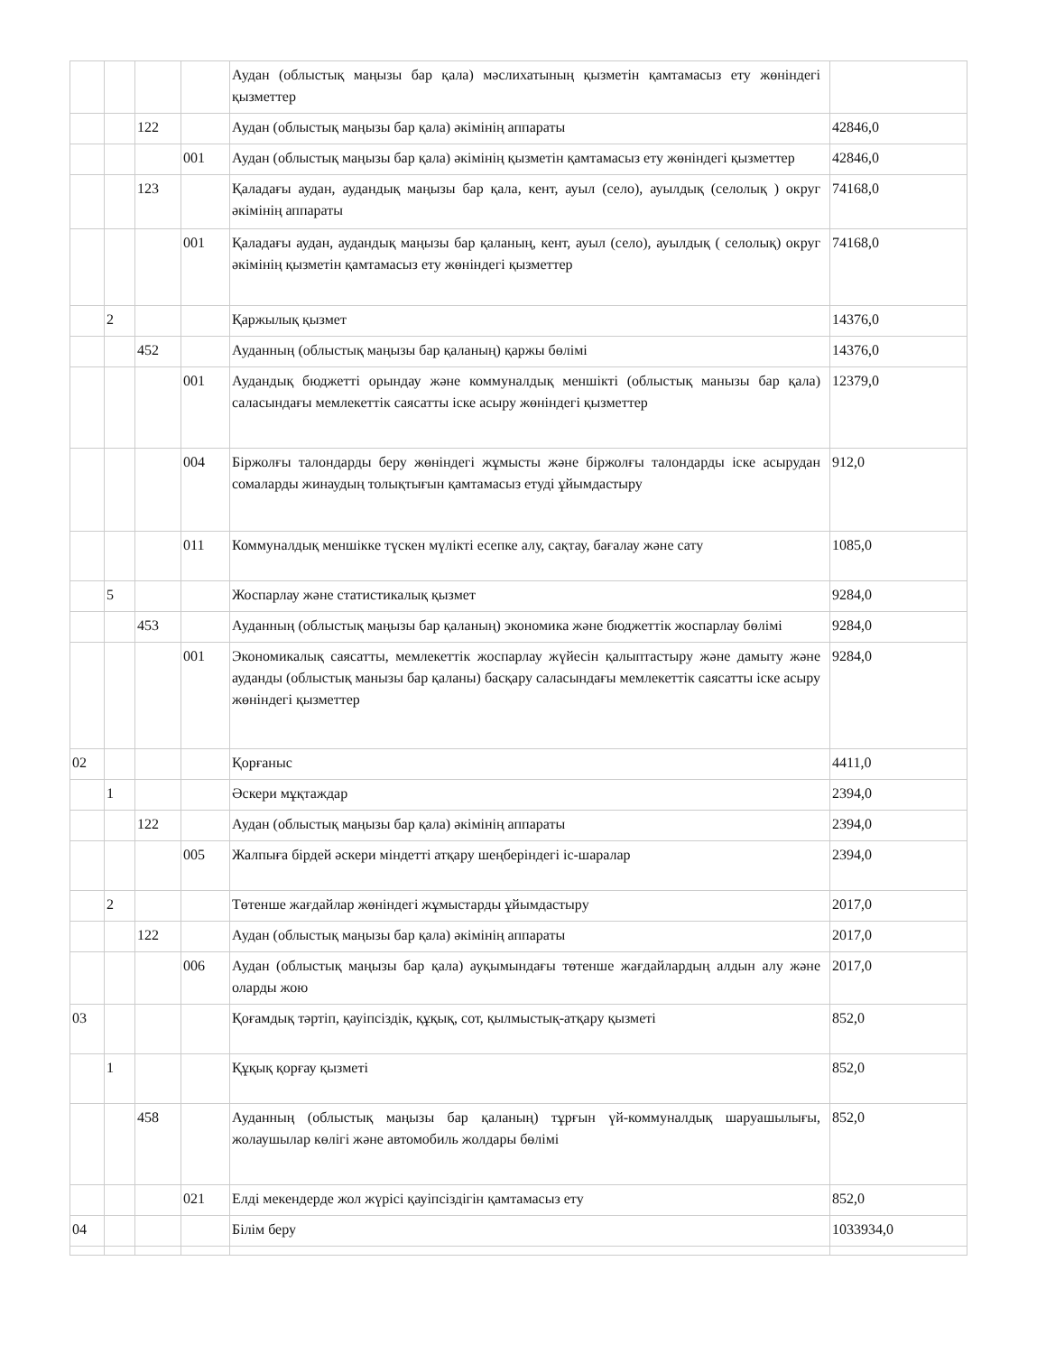| | | | | Аудан (облыстық маңызы бар қала) мәслихатының қызметін қамтамасыз ету жөніндегі қызметтер | |
| | | 122 | | Аудан (облыстық маңызы бар қала) әкімінің аппараты | 42846,0 |
| | | | 001 | Аудан (облыстық маңызы бар қала) әкімінің қызметін қамтамасыз ету жөніндегі қызметтер | 42846,0 |
| | | 123 | | Қаладағы аудан, аудандық маңызы бар қала, кент, ауыл (село), ауылдық (селолық ) округ әкімінің аппараты | 74168,0 |
| | | | 001 | Қаладағы аудан, аудандық маңызы бар қаланың, кент, ауыл (село), ауылдық ( селолық) округ әкімінің қызметін қамтамасыз ету жөніндегі қызметтер | 74168,0 |
| | 2 | | | Қаржылық қызмет | 14376,0 |
| | | 452 | | Ауданның (облыстық маңызы бар қаланың) қаржы бөлімі | 14376,0 |
| | | | 001 | Аудандық бюджетті орындау және коммуналдық меншікті (облыстық манызы бар қала) саласындағы мемлекеттік саясатты іске асыру жөніндегі қызметтер | 12379,0 |
| | | | 004 | Біржолғы талондарды беру жөніндегі жұмысты және біржолғы талондарды іске асырудан сомаларды жинаудың толықтығын қамтамасыз етуді ұйымдастыру | 912,0 |
| | | | 011 | Коммуналдық меншікке түскен мүлікті есепке алу, сақтау, бағалау және сату | 1085,0 |
| | 5 | | | Жоспарлау және статистикалық қызмет | 9284,0 |
| | | 453 | | Ауданның (облыстық маңызы бар қаланың) экономика және бюджеттік жоспарлау бөлімі | 9284,0 |
| | | | 001 | Экономикалық саясатты, мемлекеттік жоспарлау жүйесін қалыптастыру және дамыту және ауданды (облыстық манызы бар қаланы) басқару саласындағы мемлекеттік саясатты іске асыру жөніндегі қызметтер | 9284,0 |
| 02 | | | | Қорғаныс | 4411,0 |
| | 1 | | | Әскери мұқтаждар | 2394,0 |
| | | 122 | | Аудан (облыстық маңызы бар қала) әкімінің аппараты | 2394,0 |
| | | | 005 | Жалпыға бірдей әскери міндетті атқару шеңберіндегі іс-шаралар | 2394,0 |
| | 2 | | | Төтенше жағдайлар жөніндегі жұмыстарды ұйымдастыру | 2017,0 |
| | | 122 | | Аудан (облыстық маңызы бар қала) әкімінің аппараты | 2017,0 |
| | | | 006 | Аудан (облыстық маңызы бар қала) ауқымындағы төтенше жағдайлардың алдын алу және оларды жою | 2017,0 |
| 03 | | | | Қоғамдық тәртіп, қауіпсіздік, құқық, сот, қылмыстық-атқару қызметі | 852,0 |
| | 1 | | | Құқық қорғау қызметі | 852,0 |
| | | 458 | | Ауданның (облыстық маңызы бар қаланың) тұрғын үй-коммуналдық шаруашылығы, жолаушылар көлігі және автомобиль жолдары бөлімі | 852,0 |
| | | | 021 | Елді мекендерде жол жүрісі қауіпсіздігін қамтамасыз ету | 852,0 |
| 04 | | | | Білім беру | 1033934,0 |